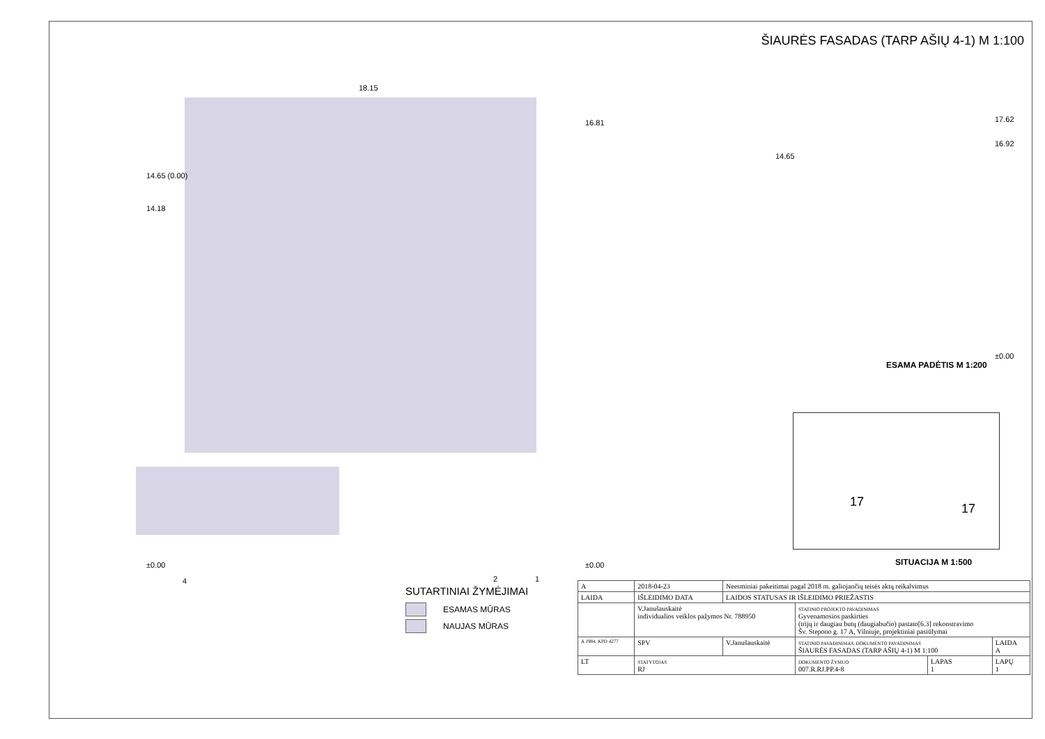ŠIAURĖS FASADAS (TARP AŠIŲ 4-1) M 1:100
18.15
14.65 (0.00)
14.18
16.81
±0.00 ±0.00
4 2 1
17.62
14.65
16.92
±0.00
ESAMA PADĖTIS M 1:200
17 17
SITUACIJA M 1:500
SUTARTINIAI ŽYMĖJIMAI
ESAMAS MŪRAS
NAUJAS MŪRAS
| A | 2018-04-23 | Neesminiai pakeitimai pagal 2018 m. galiojančių teisės aktų reikalvimus | | | |
| LAIDA | IŠLEIDIMO DATA | LAIDOS STATUSAS IR IŠLEIDIMO PRIEŽASTIS | | | |
| | V.Janušauskaitė individualios veiklos pažymos Nr. 788950 | | STATINIO PROJEKTO PAVADINIMAS Gyvenamosios paskirties (trijų ir daugiau butų (daugiabučio) pastato[6.3] rekonstravimo Šv. Stepono g. 17 A, Vilniuje, projektiniai pasiūlymai | | |
| A 1984, KPD 4277 | SPV | V.Janušauskaitė | STATINIO PAVADINIMAS, DOKUMENTO PAVADINIMAS ŠIAURĖS FASADAS (TARP AŠIŲ 4-1) M 1:100 | | LAIDA A |
| LT | STATYTOJAS RJ | | DOKUMENTO ŽYMUO 007.R.RJ.PP.4-8 | LAPAS 1 | LAPŲ 1 |